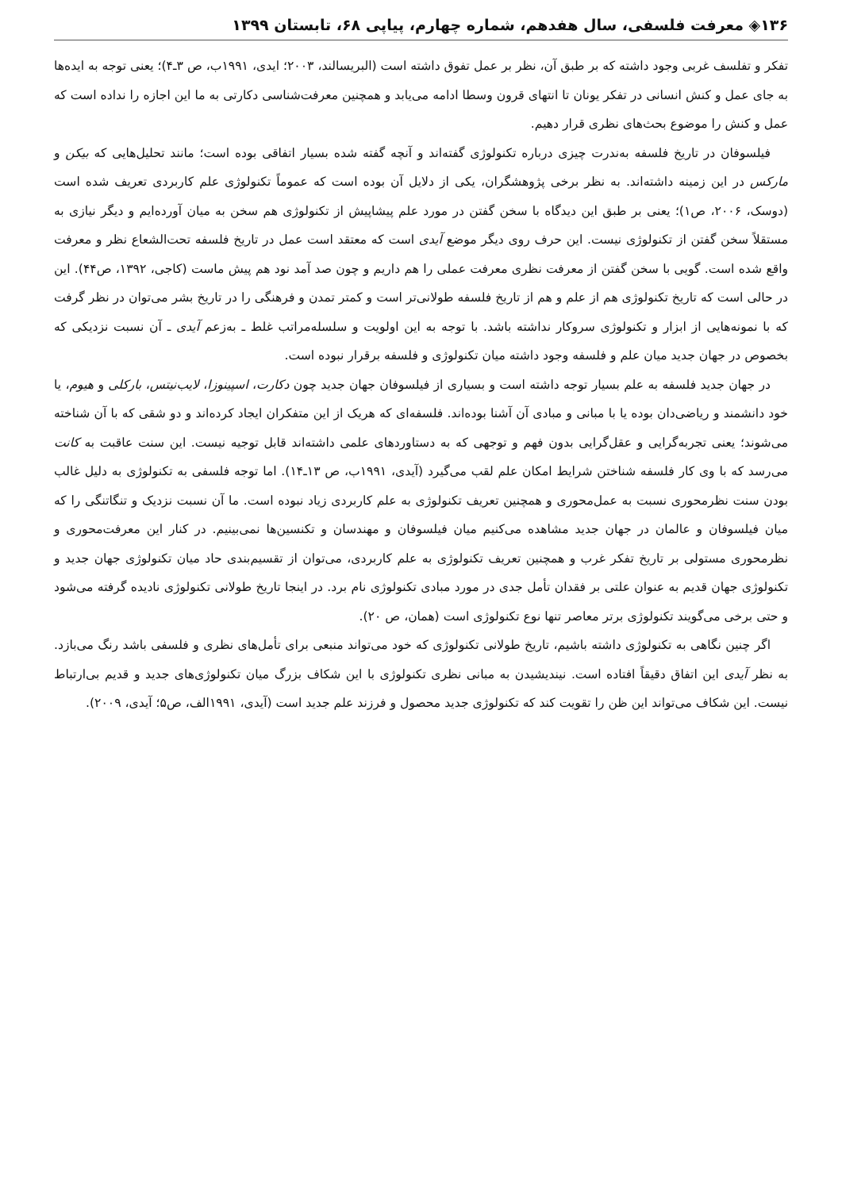۱۳۶◈ معرفت فلسفی، سال هفدهم، شماره چهارم، پیاپی ۶۸، تابستان ۱۳۹۹
تفکر و تفلسف غربی وجود داشته که بر طبق آن، نظر بر عمل تفوق داشته است (البریسالند، ۲۰۰۳؛ ایدی، ۱۹۹۱ب، ص ۳ـ۴)؛ یعنی توجه به ایده‌ها به جای عمل و کنش انسانی در تفکر یونان تا انتهای قرون وسطا ادامه می‌یابد و همچنین معرفت‌شناسی دکارتی به ما این اجازه را نداده است که عمل و کنش را موضوع بحث‌های نظری قرار دهیم.
فیلسوفان در تاریخ فلسفه به‌ندرت چیزی درباره تکنولوژی گفته‌اند و آنچه گفته شده بسیار اتفاقی بوده است؛ مانند تحلیل‌هایی که بیکن و مارکس در این زمینه داشته‌اند. به نظر برخی پژوهشگران، یکی از دلایل آن بوده است که عموماً تکنولوژی علم کاربردی تعریف شده است (دوسک، ۲۰۰۶، ص۱)؛ یعنی بر طبق این دیدگاه با سخن گفتن در مورد علم پیشاپیش از تکنولوژی هم سخن به میان آورده‌ایم و دیگر نیازی به مستقلاً سخن گفتن از تکنولوژی نیست. این حرف روی دیگر موضع آیدی است که معتقد است عمل در تاریخ فلسفه تحت‌الشعاع نظر و معرفت واقع شده است. گویی با سخن گفتن از معرفت نظری معرفت عملی را هم داریم و چون صد آمد نود هم پیش ماست (کاجی، ۱۳۹۲، ص۴۴). این در حالی است که تاریخ تکنولوژی هم از علم و هم از تاریخ فلسفه طولانی‌تر است و کمتر تمدن و فرهنگی را در تاریخ بشر می‌توان در نظر گرفت که با نمونه‌هایی از ابزار و تکنولوژی سروکار نداشته باشد. با توجه به این اولویت و سلسله‌مراتب غلط ـ به‌زعم آیدی ـ آن نسبت نزدیکی که بخصوص در جهان جدید میان علم و فلسفه وجود داشته میان تکنولوژی و فلسفه برقرار نبوده است.
در جهان جدید فلسفه به علم بسیار توجه داشته است و بسیاری از فیلسوفان جهان جدید چون دکارت، اسپینوزا، لایب‌نیتس، بارکلی و هیوم، یا خود دانشمند و ریاضی‌دان بوده یا با مبانی و مبادی آن آشنا بوده‌اند. فلسفه‌ای که هریک از این متفکران ایجاد کرده‌اند و دو شقی که با آن شناخته می‌شوند؛ یعنی تجربه‌گرایی و عقل‌گرایی بدون فهم و توجهی که به دستاوردهای علمی داشته‌اند قابل توجیه نیست. این سنت عاقبت به کانت می‌رسد که با وی کار فلسفه شناختن شرایط امکان علم لقب می‌گیرد (آیدی، ۱۹۹۱ب، ص ۱۳ـ۱۴). اما توجه فلسفی به تکنولوژی به دلیل غالب بودن سنت نظرمحوری نسبت به عمل‌محوری و همچنین تعریف تکنولوژی به علم کاربردی زیاد نبوده است. ما آن نسبت نزدیک و تنگاتنگی را که میان فیلسوفان و عالمان در جهان جدید مشاهده می‌کنیم میان فیلسوفان و مهندسان و تکنسین‌ها نمی‌بینیم. در کنار این معرفت‌محوری و نظرمحوری مستولی بر تاریخ تفکر غرب و همچنین تعریف تکنولوژی به علم کاربردی، می‌توان از تقسیم‌بندی حاد میان تکنولوژی جهان جدید و تکنولوژی جهان قدیم به عنوان علتی بر فقدان تأمل جدی در مورد مبادی تکنولوژی نام برد. در اینجا تاریخ طولانی تکنولوژی نادیده گرفته می‌شود و حتی برخی می‌گویند تکنولوژی برتر معاصر تنها نوع تکنولوژی است (همان، ص ۲۰).
اگر چنین نگاهی به تکنولوژی داشته باشیم، تاریخ طولانی تکنولوژی که خود می‌تواند منبعی برای تأمل‌های نظری و فلسفی باشد رنگ می‌بازد. به نظر آیدی این اتفاق دقیقاً افتاده است. نیندیشیدن به مبانی نظری تکنولوژی با این شکاف بزرگ میان تکنولوژی‌های جدید و قدیم بی‌ارتباط نیست. این شکاف می‌تواند این ظن را تقویت کند که تکنولوژی جدید محصول و فرزند علم جدید است (آیدی، ۱۹۹۱الف، ص۵؛ آیدی، ۲۰۰۹).